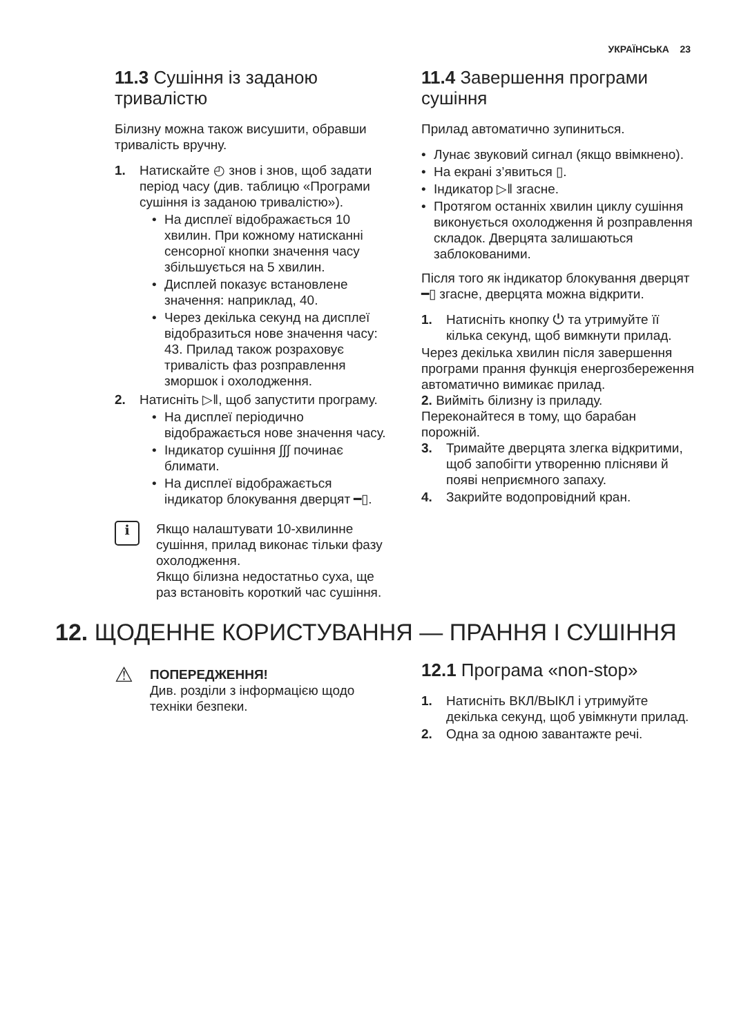УКРАЇНСЬКА 23
11.3 Сушіння із заданою тривалістю
Білизну можна також висушити, обравши тривалість вручну.
1. Натискайте ◴ знов і знов, щоб задати період часу (див. таблицю «Програми сушіння із заданою тривалістю»).
• На дисплеї відображається 10 хвилин. При кожному натисканні сенсорної кнопки значення часу збільшується на 5 хвилин.
• Дисплей показує встановлене значення: наприклад, 40.
• Через декілька секунд на дисплеї відобразиться нове значення часу: 43. Прилад також розраховує тривалість фаз розправлення зморшок і охолодження.
2. Натисніть ▷‖, щоб запустити програму.
• На дисплеї періодично відображається нове значення часу.
• Індикатор сушіння ∫∫∫ починає блимати.
• На дисплеї відображається індикатор блокування дверцят ━▯.
i
Якщо налаштувати 10-хвилинне сушіння, прилад виконає тільки фазу охолодження.
Якщо білизна недостатньо суха, ще раз встановіть короткий час сушіння.
11.4 Завершення програми сушіння
Прилад автоматично зупиниться.
• Лунає звуковий сигнал (якщо ввімкнено).
• На екрані з’явиться ▯.
• Індикатор ▷‖ згасне.
• Протягом останніх хвилин циклу сушіння виконується охолодження й розправлення складок. Дверцята залишаються заблокованими.
Після того як індикатор блокування дверцят ━▯ згасне, дверцята можна відкрити.
1. Натисніть кнопку ⏻ та утримуйте її кілька секунд, щоб вимкнути прилад.
Через декілька хвилин після завершення програми прання функція енергозбереження автоматично вимикає прилад.
2. Вийміть білизну із приладу. Переконайтеся в тому, що барабан порожній.
3. Тримайте дверцята злегка відкритими, щоб запобігти утворенню плісняви й появі неприємного запаху.
4. Закрийте водопровідний кран.
12. ЩОДЕННЕ КОРИСТУВАННЯ — ПРАННЯ І СУШІННЯ
⚠
ПОПЕРЕДЖЕННЯ!
Див. розділи з інформацією щодо техніки безпеки.
12.1 Програма «non-stop»
1. Натисніть ВКЛ/ВЫКЛ і утримуйте декілька секунд, щоб увімкнути прилад.
2. Одна за одною завантажте речі.